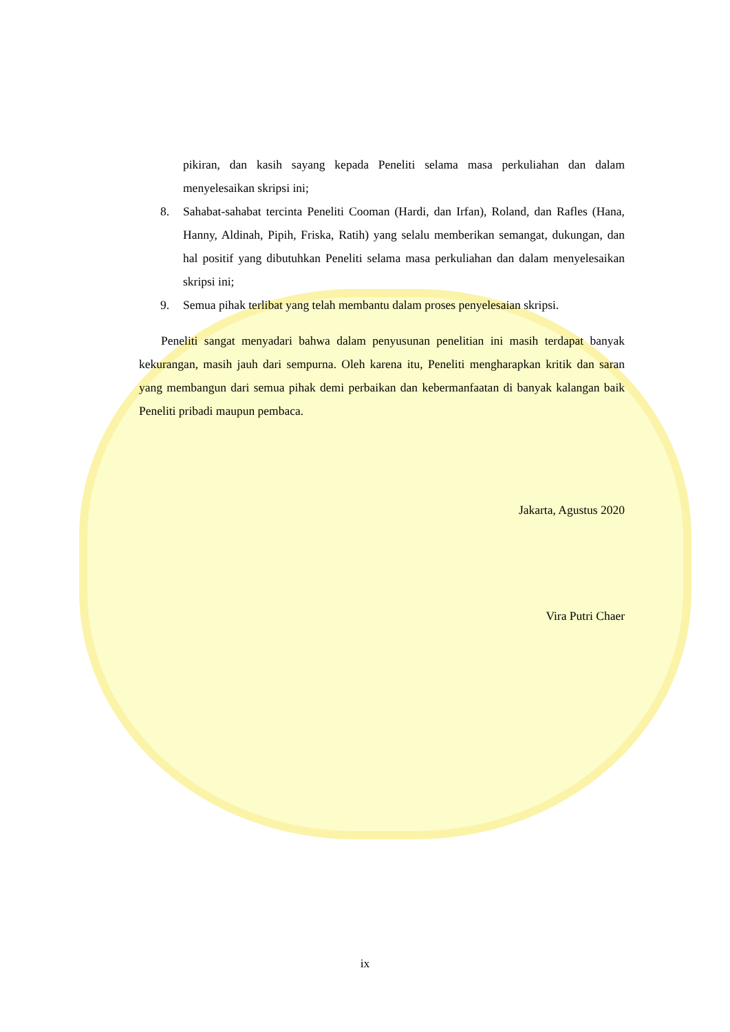pikiran, dan kasih sayang kepada Peneliti selama masa perkuliahan dan dalam menyelesaikan skripsi ini;
8. Sahabat-sahabat tercinta Peneliti Cooman (Hardi, dan Irfan), Roland, dan Rafles (Hana, Hanny, Aldinah, Pipih, Friska, Ratih) yang selalu memberikan semangat, dukungan, dan hal positif yang dibutuhkan Peneliti selama masa perkuliahan dan dalam menyelesaikan skripsi ini;
9. Semua pihak terlibat yang telah membantu dalam proses penyelesaian skripsi.
Peneliti sangat menyadari bahwa dalam penyusunan penelitian ini masih terdapat banyak kekurangan, masih jauh dari sempurna. Oleh karena itu, Peneliti mengharapkan kritik dan saran yang membangun dari semua pihak demi perbaikan dan kebermanfaatan di banyak kalangan baik Peneliti pribadi maupun pembaca.
Jakarta, Agustus 2020
Vira Putri Chaer
ix